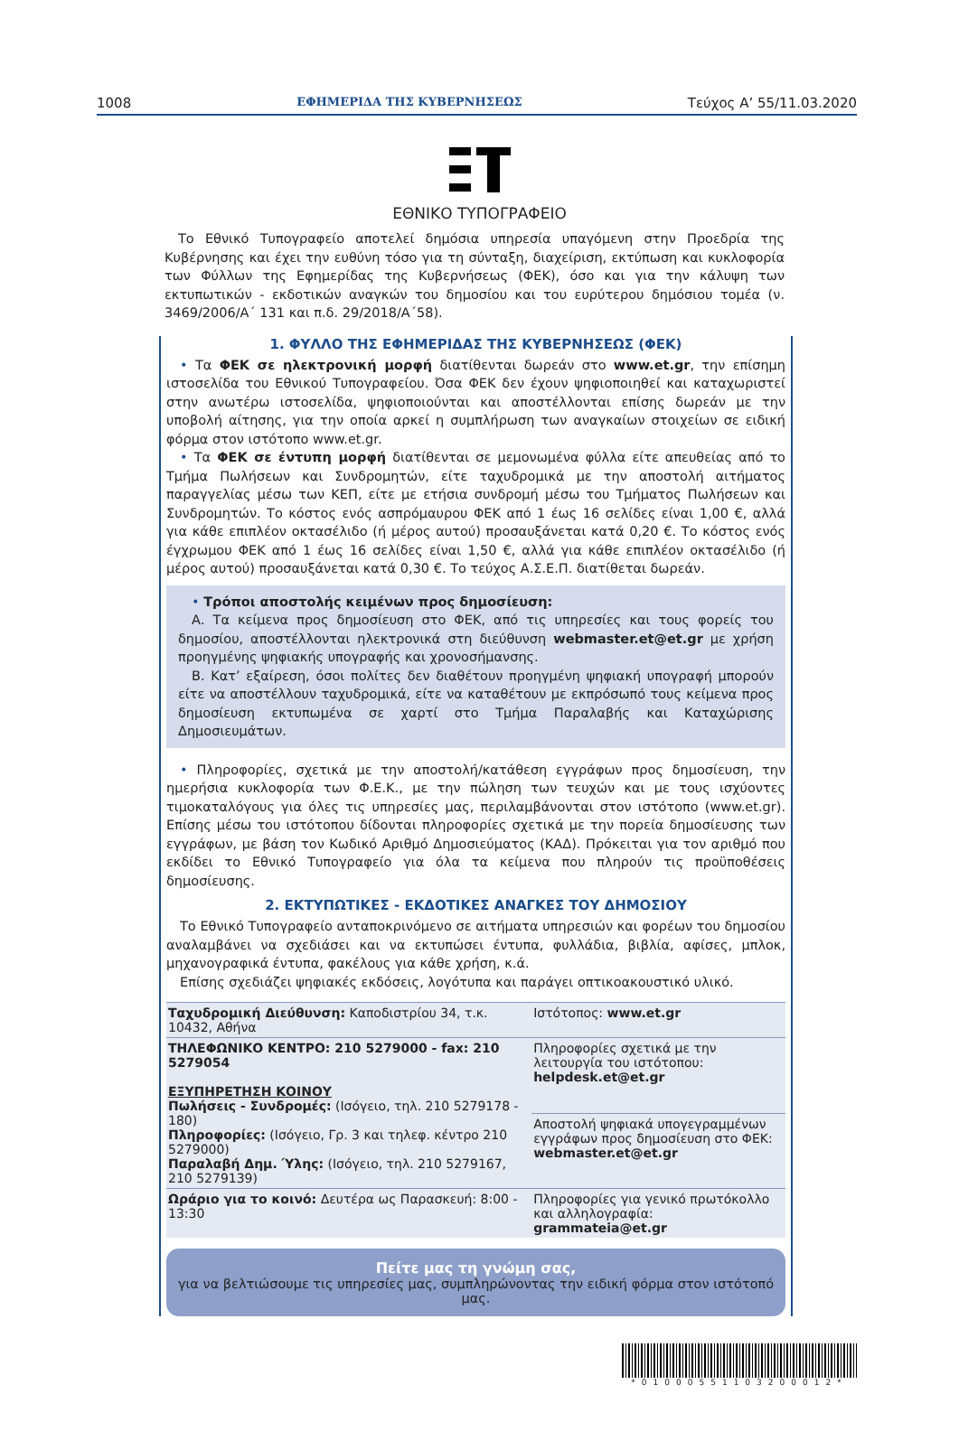1008 ΕΦΗΜΕΡΙΔΑ ΤΗΣ ΚΥΒΕΡΝΗΣΕΩΣ Τεύχος A’ 55/11.03.2020
ΕΘΝΙΚΟ ΤΥΠΟΓΡΑΦΕΙΟ
Το Εθνικό Τυπογραφείο αποτελεί δημόσια υπηρεσία υπαγόμενη στην Προεδρία της Κυβέρνησης και έχει την ευθύνη τόσο για τη σύνταξη, διαχείριση, εκτύπωση και κυκλοφορία των Φύλλων της Εφημερίδας της Κυβερνήσεως (ΦΕΚ), όσο και για την κάλυψη των εκτυπωτικών - εκδοτικών αναγκών του δημοσίου και του ευρύτερου δημόσιου τομέα (ν. 3469/2006/Α΄ 131 και π.δ. 29/2018/Α΄58).
1. ΦΥΛΛΟ ΤΗΣ ΕΦΗΜΕΡΙΔΑΣ ΤΗΣ ΚΥΒΕΡΝΗΣΕΩΣ (ΦΕΚ)
• Τα ΦΕΚ σε ηλεκτρονική μορφή διατίθενται δωρεάν στο www.et.gr, την επίσημη ιστοσελίδα του Εθνικού Τυπογραφείου. Όσα ΦΕΚ δεν έχουν ψηφιοποιηθεί και καταχωριστεί στην ανωτέρω ιστοσελίδα, ψηφιοποιούνται και αποστέλλονται επίσης δωρεάν με την υποβολή αίτησης, για την οποία αρκεί η συμπλήρωση των αναγκαίων στοιχείων σε ειδική φόρμα στον ιστότοπο www.et.gr.
• Τα ΦΕΚ σε έντυπη μορφή διατίθενται σε μεμονωμένα φύλλα είτε απευθείας από το Τμήμα Πωλήσεων και Συνδρομητών, είτε ταχυδρομικά με την αποστολή αιτήματος παραγγελίας μέσω των ΚΕΠ, είτε με ετήσια συνδρομή μέσω του Τμήματος Πωλήσεων και Συνδρομητών. Το κόστος ενός ασπρόμαυρου ΦΕΚ από 1 έως 16 σελίδες είναι 1,00 €, αλλά για κάθε επιπλέον οκτασέλιδο (ή μέρος αυτού) προσαυξάνεται κατά 0,20 €. Το κόστος ενός έγχρωμου ΦΕΚ από 1 έως 16 σελίδες είναι 1,50 €, αλλά για κάθε επιπλέον οκτασέλιδο (ή μέρος αυτού) προσαυξάνεται κατά 0,30 €. Το τεύχος Α.Σ.Ε.Π. διατίθεται δωρεάν.
• Τρόποι αποστολής κειμένων προς δημοσίευση:
Α. Τα κείμενα προς δημοσίευση στο ΦΕΚ, από τις υπηρεσίες και τους φορείς του δημοσίου, αποστέλλονται ηλεκτρονικά στη διεύθυνση webmaster.et@et.gr με χρήση προηγμένης ψηφιακής υπογραφής και χρονοσήμανσης.
Β. Κατ’ εξαίρεση, όσοι πολίτες δεν διαθέτουν προηγμένη ψηφιακή υπογραφή μπορούν είτε να αποστέλλουν ταχυδρομικά, είτε να καταθέτουν με εκπρόσωπό τους κείμενα προς δημοσίευση εκτυπωμένα σε χαρτί στο Τμήμα Παραλαβής και Καταχώρισης Δημοσιευμάτων.
• Πληροφορίες, σχετικά με την αποστολή/κατάθεση εγγράφων προς δημοσίευση, την ημερήσια κυκλοφορία των Φ.Ε.Κ., με την πώληση των τευχών και με τους ισχύοντες τιμοκαταλόγους για όλες τις υπηρεσίες μας, περιλαμβάνονται στον ιστότοπο (www.et.gr). Επίσης μέσω του ιστότοπου δίδονται πληροφορίες σχετικά με την πορεία δημοσίευσης των εγγράφων, με βάση τον Κωδικό Αριθμό Δημοσιεύματος (ΚΑΔ). Πρόκειται για τον αριθμό που εκδίδει το Εθνικό Τυπογραφείο για όλα τα κείμενα που πληρούν τις προϋποθέσεις δημοσίευσης.
2. ΕΚΤΥΠΩΤΙΚΕΣ - ΕΚΔΟΤΙΚΕΣ ΑΝΑΓΚΕΣ ΤΟΥ ΔΗΜΟΣΙΟΥ
Το Εθνικό Τυπογραφείο ανταποκρινόμενο σε αιτήματα υπηρεσιών και φορέων του δημοσίου αναλαμβάνει να σχεδιάσει και να εκτυπώσει έντυπα, φυλλάδια, βιβλία, αφίσες, μπλοκ, μηχανογραφικά έντυπα, φακέλους για κάθε χρήση, κ.ά.
Επίσης σχεδιάζει ψηφιακές εκδόσεις, λογότυπα και παράγει οπτικοακουστικό υλικό.
| Ταχυδρομική Διεύθυνση: Καποδιστρίου 34, τ.κ. 10432, Αθήνα | Ιστότοπος: www.et.gr |
| ΤΗΛΕΦΩΝΙΚΟ ΚΕΝΤΡΟ: 210 5279000 - fax: 210 5279054 ΕΞΥΠΗΡΕΤΗΣΗ ΚΟΙΝΟΥ Πωλήσεις - Συνδρομές: (Ισόγειο, τηλ. 210 5279178 - 180) Πληροφορίες: (Ισόγειο, Γρ. 3 και τηλεφ. κέντρο 210 5279000) Παραλαβή Δημ. Ύλης: (Ισόγειο, τηλ. 210 5279167, 210 5279139) | Πληροφορίες σχετικά με την λειτουργία του ιστότοπου: helpdesk.et@et.gr |
| | Αποστολή ψηφιακά υπογεγραμμένων εγγράφων προς δημοσίευση στο ΦΕΚ: webmaster.et@et.gr |
| Ωράριο για το κοινό: Δευτέρα ως Παρασκευή: 8:00 - 13:30 | Πληροφορίες για γενικό πρωτόκολλο και αλληλογραφία: grammateia@et.gr |
Πείτε μας τη γνώμη σας,
για να βελτιώσουμε τις υπηρεσίες μας, συμπληρώνοντας την ειδική φόρμα στον ιστότοπό μας.
*01000551103200012*